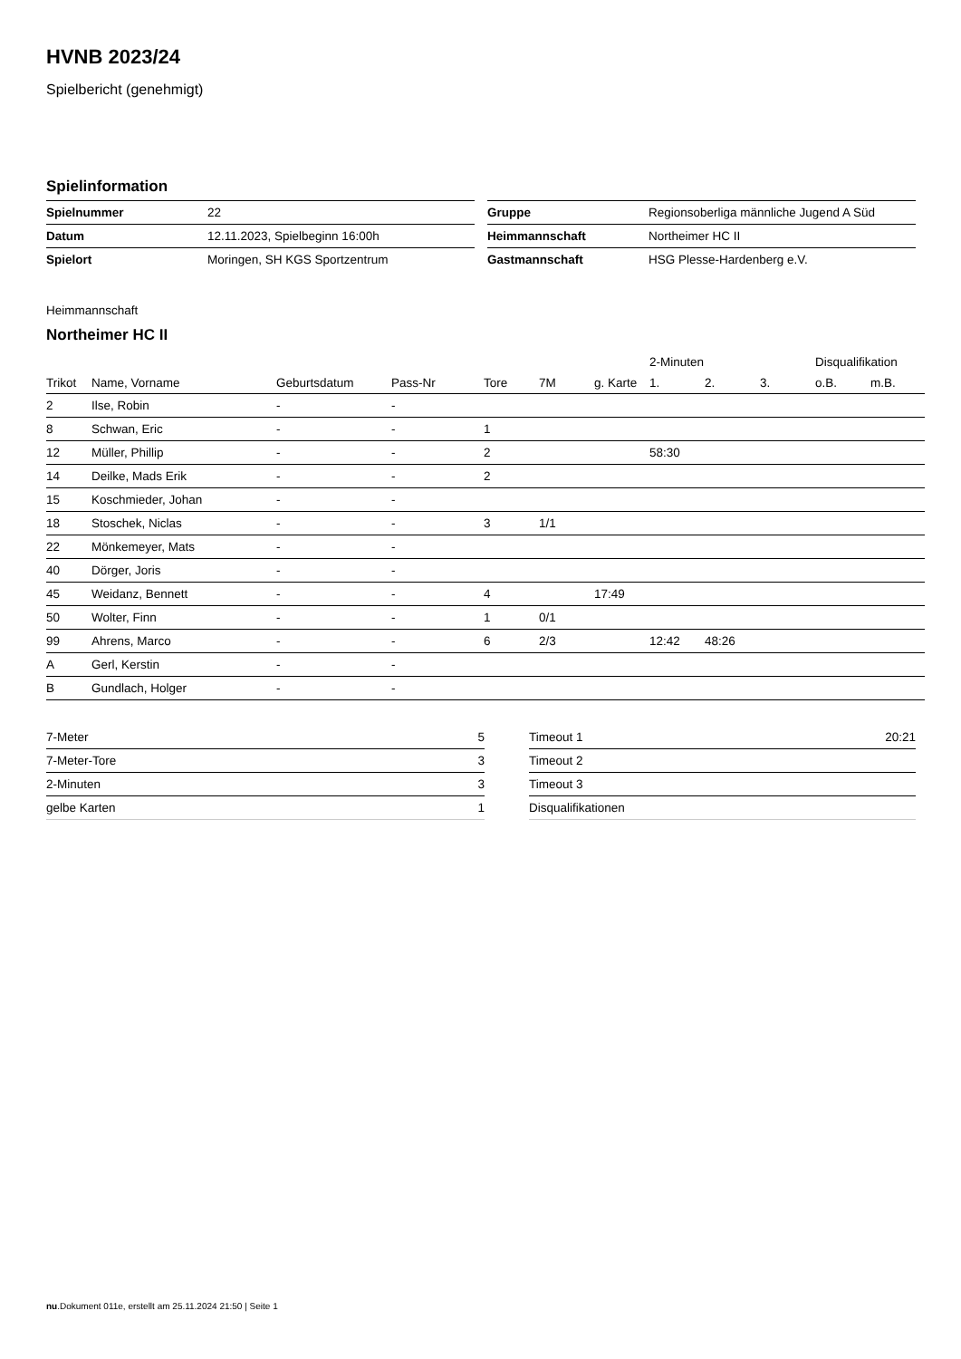HVNB 2023/24
Spielbericht (genehmigt)
Spielinformation
| Spielnummer | 22 |
| Datum | 12.11.2023, Spielbeginn 16:00h |
| Spielort | Moringen, SH KGS Sportzentrum |
| Gruppe | Regionsoberliga männliche Jugend A Süd |
| Heimmannschaft | Northeimer HC II |
| Gastmannschaft | HSG Plesse-Hardenberg e.V. |
Heimmannschaft
Northeimer HC II
| | | | | | | | 2-Minuten | | | Disqualifikation | |
| --- | --- | --- | --- | --- | --- | --- | --- | --- | --- | --- | --- |
| Trikot | Name, Vorname | Geburtsdatum | Pass-Nr | Tore | 7M | g. Karte | 1. | 2. | 3. | o.B. | m.B. |
| 2 | Ilse, Robin | - | - | | | | | | | | |
| 8 | Schwan, Eric | - | - | 1 | | | | | | | |
| 12 | Müller, Phillip | - | - | 2 | | | 58:30 | | | | |
| 14 | Deilke, Mads Erik | - | - | 2 | | | | | | | |
| 15 | Koschmieder, Johan | - | - | | | | | | | | |
| 18 | Stoschek, Niclas | - | - | 3 | 1/1 | | | | | | |
| 22 | Mönkemeyer, Mats | - | - | | | | | | | | |
| 40 | Dörger, Joris | - | - | | | | | | | | |
| 45 | Weidanz, Bennett | - | - | 4 | | 17:49 | | | | | |
| 50 | Wolter, Finn | - | - | 1 | 0/1 | | | | | | |
| 99 | Ahrens, Marco | - | - | 6 | 2/3 | | 12:42 | 48:26 | | | |
| A | Gerl, Kerstin | - | - | | | | | | | | |
| B | Gundlach, Holger | - | - | | | | | | | | |
| 7-Meter | 5 |
| 7-Meter-Tore | 3 |
| 2-Minuten | 3 |
| gelbe Karten | 1 |
| Timeout 1 | 20:21 |
| Timeout 2 | |
| Timeout 3 | |
| Disqualifikationen | |
nu.Dokument 011e, erstellt am 25.11.2024 21:50 | Seite 1